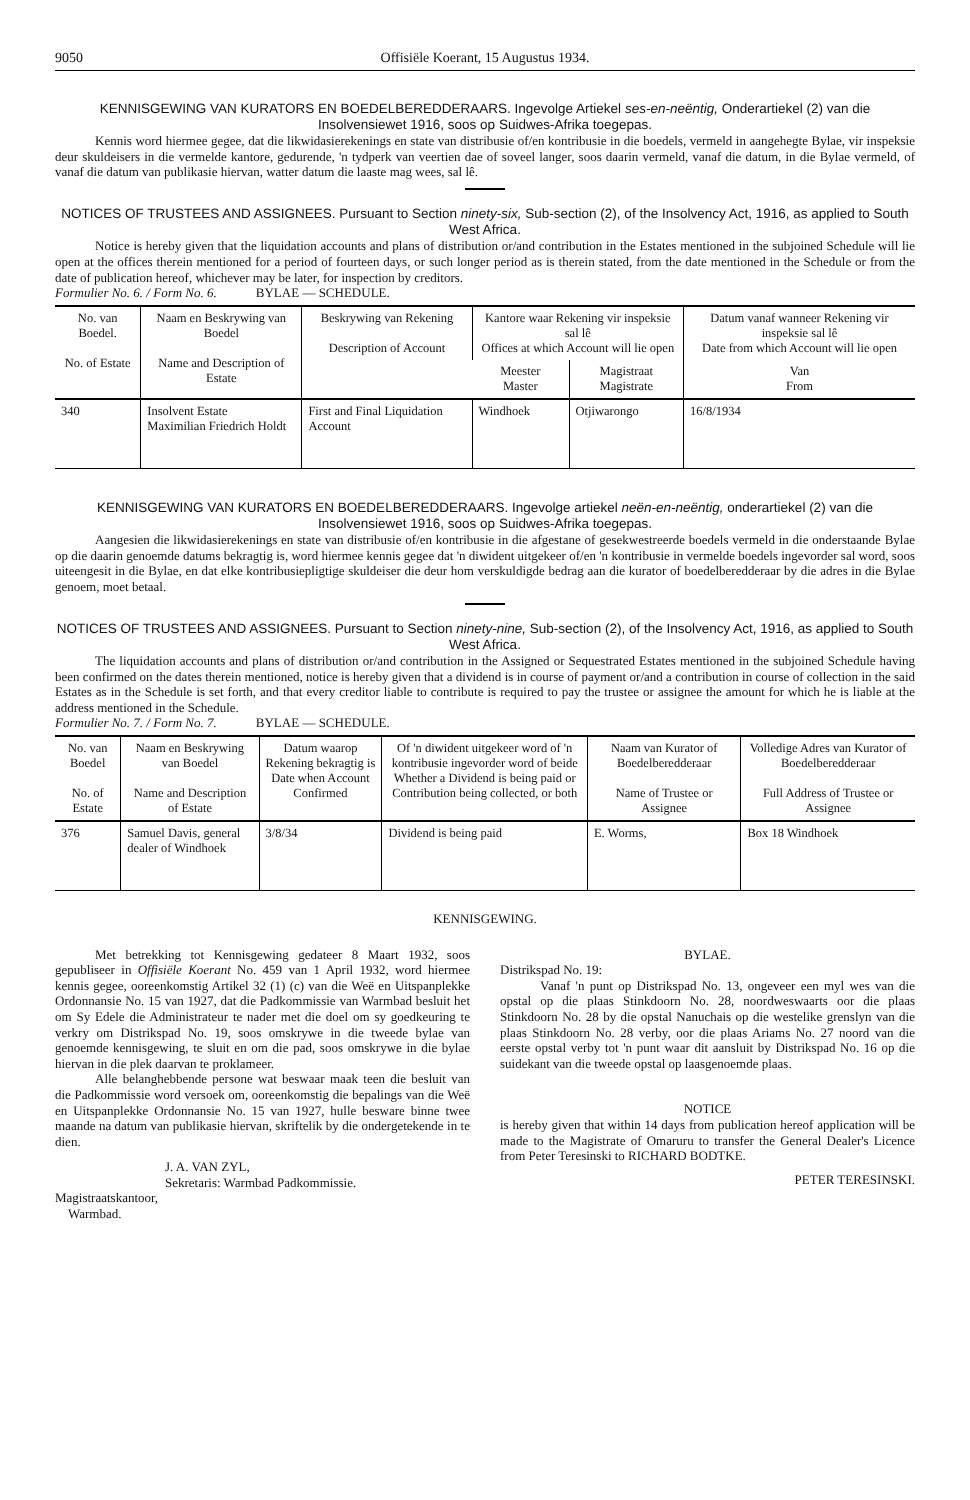9050 Offisiële Koerant, 15 Augustus 1934.
KENNISGEWING VAN KURATORS EN BOEDELBEREDDERAARS. Ingevolge Artiekel ses-en-neëntig, Onderartiekel (2) van die Insolvensiewet 1916, soos op Suidwes-Afrika toegepas.
Kennis word hiermee gegee, dat die likwidasierekenings en state van distribusie of/en kontribusie in die boedels, vermeld in aangehegte Bylae, vir inspeksie deur skuldeisers in die vermelde kantore, gedurende, 'n tydperk van veertien dae of soveel langer, soos daarin vermeld, vanaf die datum, in die Bylae vermeld, of vanaf die datum van publikasie hiervan, watter datum die laaste mag wees, sal lê.
NOTICES OF TRUSTEES AND ASSIGNEES. Pursuant to Section ninety-six, Sub-section (2), of the Insolvency Act, 1916, as applied to South West Africa.
Notice is hereby given that the liquidation accounts and plans of distribution or/and contribution in the Estates mentioned in the subjoined Schedule will lie open at the offices therein mentioned for a period of fourteen days, or such longer period as is therein stated, from the date mentioned in the Schedule or from the date of publication hereof, whichever may be later, for inspection by creditors.
Formulier No. 6. / Form No. 6. BYLAE — SCHEDULE.
| No. van Boedel. No. of Estate | Naam en Beskrywing van Boedel Name and Description of Estate | Beskrywing van Rekening Description of Account | Kantore waar Rekening vir inspeksie sal lê Offices at which Account will lie open | | Datum vanaf wanneer Rekening vir inspeksie sal lê Date from which Account will lie open |
| --- | --- | --- | --- | --- | --- |
| | | | Meester Master | Magistraat Magistrate | Van From |
| 340 | Insolvent Estate Maximilian Friedrich Holdt | First and Final Liquidation Account | Windhoek | Otjiwarongo | 16/8/1934 |
KENNISGEWING VAN KURATORS EN BOEDELBEREDDERAARS. Ingevolge artiekel neën-en-neëntig, onderartiekel (2) van die Insolvensiewet 1916, soos op Suidwes-Afrika toegepas.
Aangesien die likwidasierekenings en state van distribusie of/en kontribusie in die afgestane of gesekwestreerde boedels vermeld in die onderstaande Bylae op die daarin genoemde datums bekragtig is, word hiermee kennis gegee dat 'n diwident uitgekeer of/en 'n kontribusie in vermelde boedels ingevorder sal word, soos uiteengesit in die Bylae, en dat elke kontribusiepligtige skuldeiser die deur hom verskuldigde bedrag aan die kurator of boedelberedderaar by die adres in die Bylae genoem, moet betaal.
NOTICES OF TRUSTEES AND ASSIGNEES. Pursuant to Section ninety-nine, Sub-section (2), of the Insolvency Act, 1916, as applied to South West Africa.
The liquidation accounts and plans of distribution or/and contribution in the Assigned or Sequestrated Estates mentioned in the subjoined Schedule having been confirmed on the dates therein mentioned, notice is hereby given that a dividend is in course of payment or/and a contribution in course of collection in the said Estates as in the Schedule is set forth, and that every creditor liable to contribute is required to pay the trustee or assignee the amount for which he is liable at the address mentioned in the Schedule.
Formulier No. 7. / Form No. 7. BYLAE — SCHEDULE.
| No. van Boedel No. of Estate | Naam en Beskrywing van Boedel Name and Description of Estate | Datum waarop Rekening bekragtig is Date when Account Confirmed | Of 'n diwident uitgekeer word of 'n kontribusie ingevorder word of beide Whether a Dividend is being paid or Contribution being collected, or both | Naam van Kurator of Boedelberedderaar Name of Trustee or Assignee | Volledige Adres van Kurator of Boedelberedderaar Full Address of Trustee or Assignee |
| --- | --- | --- | --- | --- | --- |
| 376 | Samuel Davis, general dealer of Windhoek | 3/8/34 | Dividend is being paid | E. Worms, | Box 18 Windhoek |
KENNISGEWING.
Met betrekking tot Kennisgewing gedateer 8 Maart 1932, soos gepubliseer in Offisiële Koerant No. 459 van 1 April 1932, word hiermee kennis gegee, ooreenkomstig Artikel 32 (1) (c) van die Weë en Uitspanplekke Ordonnansie No. 15 van 1927, dat die Padkommissie van Warmbad besluit het om Sy Edele die Administrateur te nader met die doel om sy goedkeuring te verkry om Distrikspad No. 19, soos omskrywe in die tweede bylae van genoemde kennisgewing, te sluit en om die pad, soos omskrywe in die bylae hiervan in die plek daarvan te proklameer.
Alle belanghebbende persone wat beswaar maak teen die besluit van die Padkommissie word versoek om, ooreenkomstig die bepalings van die Weë en Uitspanplekke Ordonnansie No. 15 van 1927, hulle besware binne twee maande na datum van publikasie hiervan, skriftelik by die ondergetekende in te dien.
J. A. VAN ZYL,
Sekretaris: Warmbad Padkommissie.
Magistraatskantoor,
Warmbad.
BYLAE.
Distrikspad No. 19:
Vanaf 'n punt op Distrikspad No. 13, ongeveer een myl wes van die opstal op die plaas Stinkdoorn No. 28, noordweswaarts oor die plaas Stinkdoorn No. 28 by die opstal Nanuchais op die westelike grenslyn van die plaas Stinkdoorn No. 28 verby, oor die plaas Ariams No. 27 noord van die eerste opstal verby tot 'n punt waar dit aansluit by Distrikspad No. 16 op die suidekant van die tweede opstal op laasgenoemde plaas.
NOTICE
is hereby given that within 14 days from publication hereof application will be made to the Magistrate of Omaruru to transfer the General Dealer's Licence from Peter Teresinski to RICHARD BODTKE.
PETER TERESINSKI.